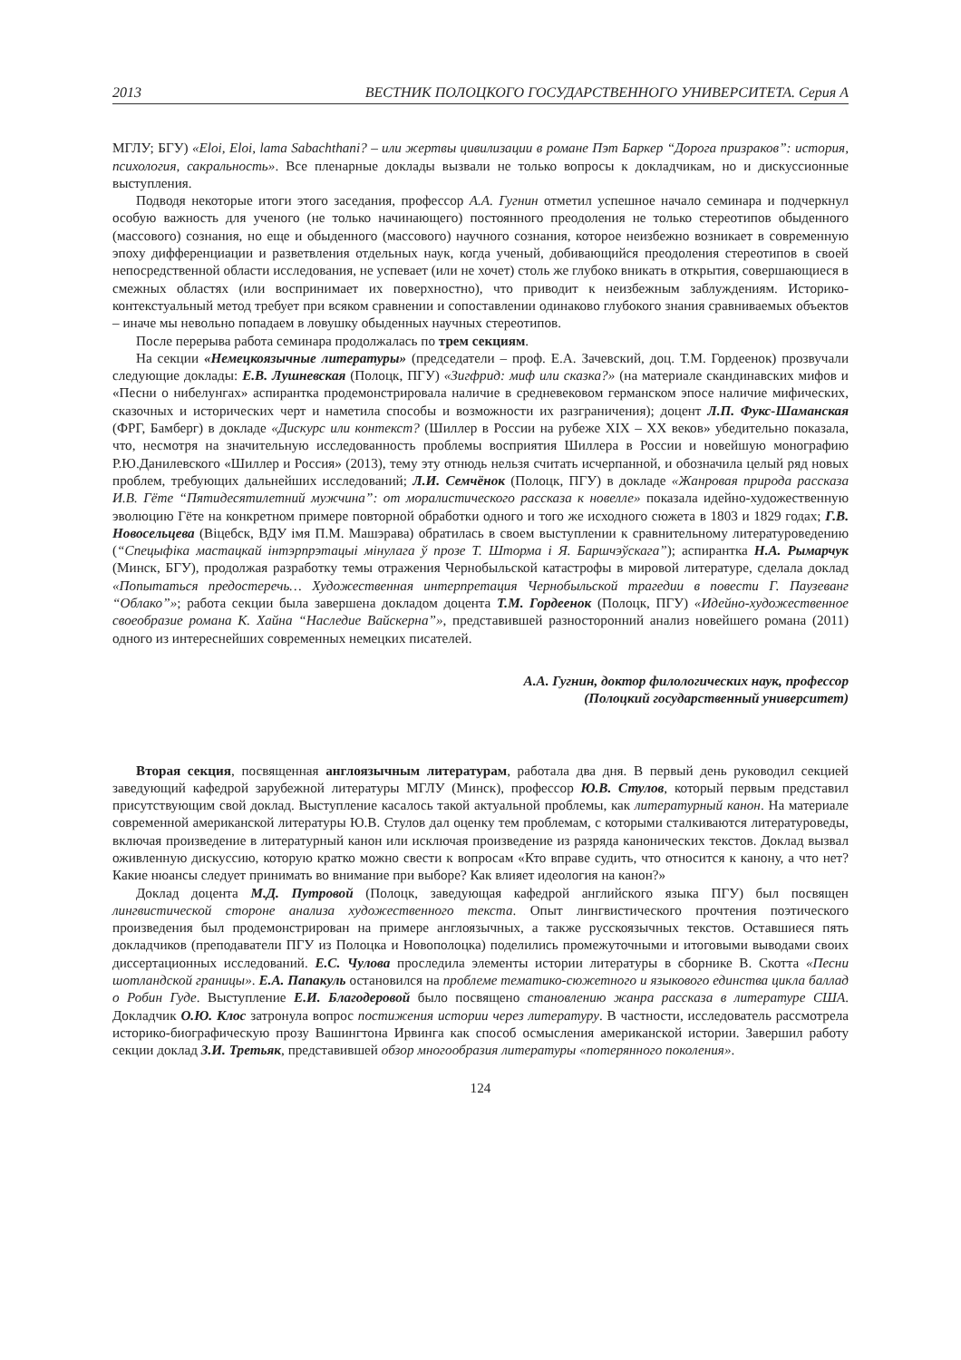2013 ВЕСТНИК ПОЛОЦКОГО ГОСУДАРСТВЕННОГО УНИВЕРСИТЕТА. Серия А
МГЛУ; БГУ) «Eloi, Eloi, lama Sabachthani? – или жертвы цивилизации в романе Пэт Баркер “Дорога призраков”: история, психология, сакральность». Все пленарные доклады вызвали не только вопросы к докладчикам, но и дискуссионные выступления.
Подводя некоторые итоги этого заседания, профессор А.А. Гугнин отметил успешное начало семинара и подчеркнул особую важность для ученого (не только начинающего) постоянного преодоления не только стереотипов обыденного (массового) сознания, но еще и обыденного (массового) научного сознания, которое неизбежно возникает в современную эпоху дифференциации и разветвления отдельных наук, когда ученый, добивающийся преодоления стереотипов в своей непосредственной области исследования, не успевает (или не хочет) столь же глубоко вникать в открытия, совершающиеся в смежных областях (или воспринимает их поверхностно), что приводит к неизбежным заблуждениям. Историко-контекстуальный метод требует при всяком сравнении и сопоставлении одинаково глубокого знания сравниваемых объектов – иначе мы невольно попадаем в ловушку обыденных научных стереотипов.
После перерыва работа семинара продолжалась по трем секциям.
На секции «Немецкоязычные литературы» (председатели – проф. Е.А. Зачевский, доц. Т.М. Гордеенок) прозвучали следующие доклады: Е.В. Лушневская (Полоцк, ПГУ) «Зигфрид: миф или сказка?» (на материале скандинавских мифов и «Песни о нибелунгах» аспирантка продемонстрировала наличие в средневековом германском эпосе наличие мифических, сказочных и исторических черт и наметила способы и возможности их разграничения); доцент Л.П. Фукс-Шаманская (ФРГ, Бамберг) в докладе «Дискурс или контекст? (Шиллер в России на рубеже XIX – XX веков» убедительно показала, что, несмотря на значительную исследованность проблемы восприятия Шиллера в России и новейшую монографию Р.Ю.Данилевского «Шиллер и Россия» (2013), тему эту отнюдь нельзя считать исчерпанной, и обозначила целый ряд новых проблем, требующих дальнейших исследований; Л.И. Семчёнок (Полоцк, ПГУ) в докладе «Жанровая природа рассказа И.В. Гёте “Пятидесятилетний мужчина”: от моралистического рассказа к новелле» показала идейно-художественную эволюцию Гёте на конкретном примере повторной обработки одного и того же исходного сюжета в 1803 и 1829 годах; Г.В. Новосельцева (Віцебск, ВДУ імя П.М. Машэрава) обратилась в своем выступлении к сравнительному литературоведению (“Спецыфіка мастацкай інтэрпрэтацыі мінулага ў прозе Т. Шторма і Я. Баршчэўскага”); аспирантка Н.А. Рымарчук (Минск, БГУ), продолжая разработку темы отражения Чернобыльской катастрофы в мировой литературе, сделала доклад «Попытаться предостеречь… Художественная интерпретация Чернобыльской трагедии в повести Г. Паузеванг “Облако”»; работа секции была завершена докладом доцента Т.М. Гордеенок (Полоцк, ПГУ) «Идейно-художественное своеобразие романа К. Хайна “Наследие Вайскерна”», представившей разносторонний анализ новейшего романа (2011) одного из интереснейших современных немецких писателей.
А.А. Гугнин, доктор филологических наук, профессор
(Полоцкий государственный университет)
Вторая секция, посвященная англоязычным литературам, работала два дня. В первый день руководил секцией заведующий кафедрой зарубежной литературы МГЛУ (Минск), профессор Ю.В. Стулов, который первым представил присутствующим свой доклад. Выступление касалось такой актуальной проблемы, как литературный канон. На материале современной американской литературы Ю.В. Стулов дал оценку тем проблемам, с которыми сталкиваются литературоведы, включая произведение в литературный канон или исключая произведение из разряда канонических текстов. Доклад вызвал оживленную дискуссию, которую кратко можно свести к вопросам «Кто вправе судить, что относится к канону, а что нет? Какие нюансы следует принимать во внимание при выборе? Как влияет идеология на канон?»
Доклад доцента М.Д. Путровой (Полоцк, заведующая кафедрой английского языка ПГУ) был посвящен лингвистической стороне анализа художественного текста. Опыт лингвистического прочтения поэтического произведения был продемонстрирован на примере англоязычных, а также русскоязычных текстов. Оставшиеся пять докладчиков (преподаватели ПГУ из Полоцка и Новополоцка) поделились промежуточными и итоговыми выводами своих диссертационных исследований. Е.С. Чулова проследила элементы истории литературы в сборнике В. Скотта «Песни шотландской границы». Е.А. Папакуль остановился на проблеме тематико-сюжетного и языкового единства цикла баллад о Робин Гуде. Выступление Е.И. Благодеровой было посвящено становлению жанра рассказа в литературе США. Докладчик О.Ю. Клос затронула вопрос постижения истории через литературу. В частности, исследователь рассмотрела историко-биографическую прозу Вашингтона Ирвинга как способ осмысления американской истории. Завершил работу секции доклад З.И. Третьяк, представившей обзор многообразия литературы «потерянного поколения».
124